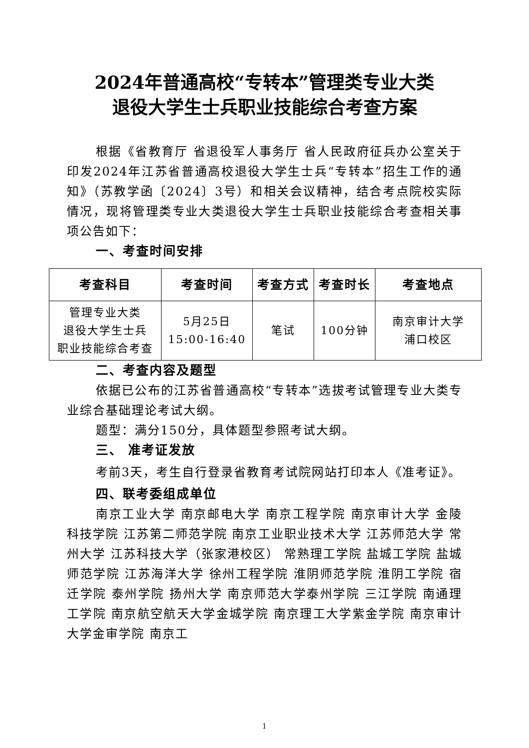2024年普通高校“专转本”管理类专业大类
退役大学生士兵职业技能综合考查方案
根据《省教育厅 省退役军人事务厅 省人民政府征兵办公室关于印发2024年江苏省普通高校退役大学生士兵“专转本”招生工作的通知》（苏教学函〔2024〕3号）和相关会议精神，结合考点院校实际情况，现将管理类专业大类退役大学生士兵职业技能综合考查相关事项公告如下：
一、考查时间安排
| 考查科目 | 考查时间 | 考查方式 | 考查时长 | 考查地点 |
| --- | --- | --- | --- | --- |
| 管理专业大类 退役大学生士兵 职业技能综合考查 | 5月25日 15:00-16:40 | 笔试 | 100分钟 | 南京审计大学 浦口校区 |
二、考查内容及题型
依据已公布的江苏省普通高校“专转本”选拔考试管理专业大类专业综合基础理论考试大纲。
题型：满分150分，具体题型参照考试大纲。
三、 准考证发放
考前3天，考生自行登录省教育考试院网站打印本人《准考证》。
四、联考委组成单位
南京工业大学 南京邮电大学 南京工程学院 南京审计大学 金陵科技学院 江苏第二师范学院 南京工业职业技术大学 江苏师范大学 常州大学 江苏科技大学（张家港校区） 常熟理工学院 盐城工学院 盐城师范学院 江苏海洋大学 徐州工程学院 淮阴师范学院 淮阴工学院 宿迁学院 泰州学院 扬州大学 南京师范大学泰州学院 三江学院 南通理工学院 南京航空航天大学金城学院 南京理工大学紫金学院 南京审计大学金审学院 南京工
1